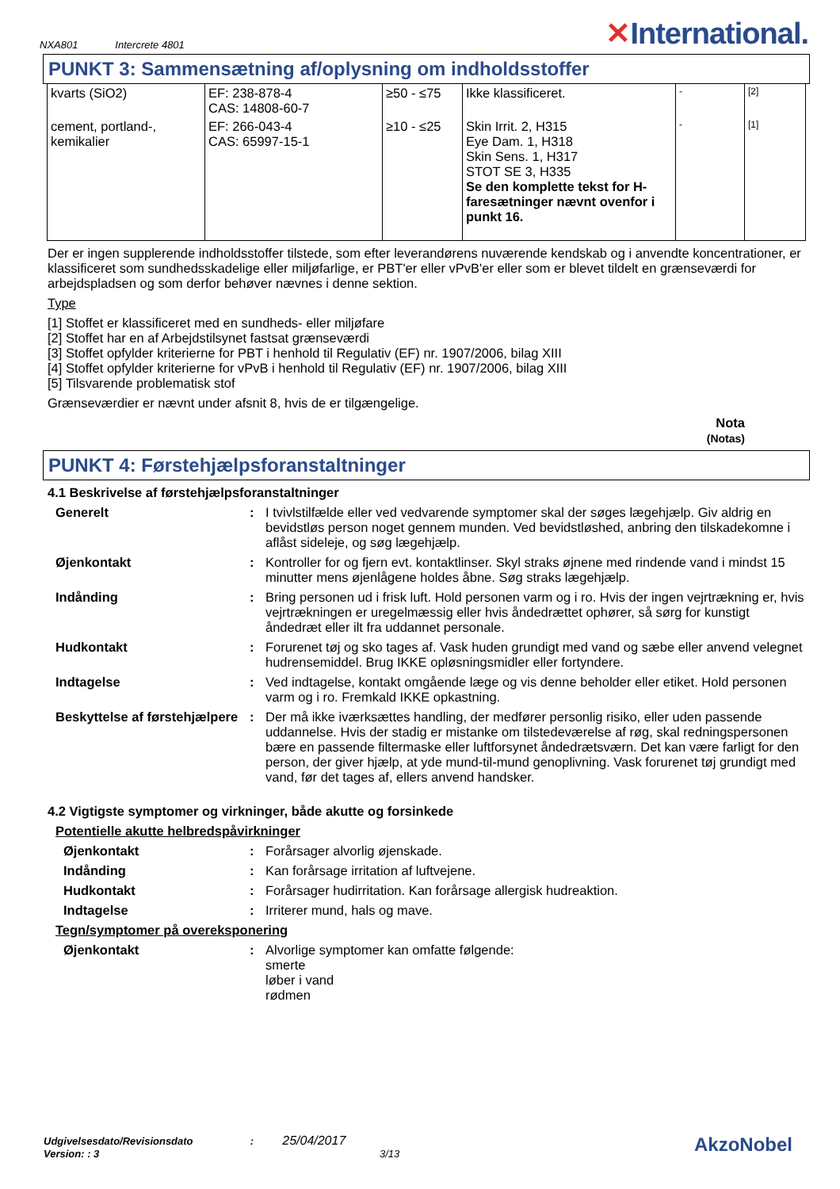NXA801 Intercrete 4801
✕International.
PUNKT 3: Sammensætning af/oplysning om indholdsstoffer
| kvarts (SiO2) | EF: 238-878-4 CAS: 14808-60-7 | ≥50 - ≤75 | Ikke klassificeret. | - | [2] |
| cement, portland-, kemikalier | EF: 266-043-4 CAS: 65997-15-1 | ≥10 - ≤25 | Skin Irrit. 2, H315 Eye Dam. 1, H318 Skin Sens. 1, H317 STOT SE 3, H335 Se den komplette tekst for H-faresætninger nævnt ovenfor i punkt 16. | - | [1] |
Der er ingen supplerende indholdsstoffer tilstede, som efter leverandørens nuværende kendskab og i anvendte koncentrationer, er klassificeret som sundhedsskadelige eller miljøfarlige, er PBT'er eller vPvB'er eller som er blevet tildelt en grænseværdi for arbejdspladsen og som derfor behøver nævnes i denne sektion.
Type
[1] Stoffet er klassificeret med en sundheds- eller miljøfare
[2] Stoffet har en af Arbejdstilsynet fastsat grænseværdi
[3] Stoffet opfylder kriterierne for PBT i henhold til Regulativ (EF) nr. 1907/2006, bilag XIII
[4] Stoffet opfylder kriterierne for vPvB i henhold til Regulativ (EF) nr. 1907/2006, bilag XIII
[5] Tilsvarende problematisk stof
Grænseværdier er nævnt under afsnit 8, hvis de er tilgængelige.
Nota
(Notas)
PUNKT 4: Førstehjælpsforanstaltninger
4.1 Beskrivelse af førstehjælpsforanstaltninger
Generelt : I tvivlstilfælde eller ved vedvarende symptomer skal der søges lægehjælp. Giv aldrig en bevidstløs person noget gennem munden. Ved bevidstløshed, anbring den tilskadekomne i aflåst sideleje, og søg lægehjælp.
Øjenkontakt : Kontroller for og fjern evt. kontaktlinser. Skyl straks øjnene med rindende vand i mindst 15 minutter mens øjenlågene holdes åbne. Søg straks lægehjælp.
Indånding : Bring personen ud i frisk luft. Hold personen varm og i ro. Hvis der ingen vejrtrækning er, hvis vejrtrækningen er uregelmæssig eller hvis åndedrættet ophører, så sørg for kunstigt åndedræt eller ilt fra uddannet personale.
Hudkontakt : Forurenet tøj og sko tages af. Vask huden grundigt med vand og sæbe eller anvend velegnet hudrensemiddel. Brug IKKE opløsningsmidler eller fortyndere.
Indtagelse : Ved indtagelse, kontakt omgående læge og vis denne beholder eller etiket. Hold personen varm og i ro. Fremkald IKKE opkastning.
Beskyttelse af førstehjælpere
: Der må ikke iværksættes handling, der medfører personlig risiko, eller uden passende uddannelse. Hvis der stadig er mistanke om tilstedeværelse af røg, skal redningspersonen bære en passende filtermaske eller luftforsynet åndedrætsværn. Det kan være farligt for den person, der giver hjælp, at yde mund-til-mund genoplivning. Vask forurenet tøj grundigt med vand, før det tages af, ellers anvend handsker.
4.2 Vigtigste symptomer og virkninger, både akutte og forsinkede
Potentielle akutte helbredspåvirkninger
Øjenkontakt : Forårsager alvorlig øjenskade.
Indånding : Kan forårsage irritation af luftvejene.
Hudkontakt : Forårsager hudirritation. Kan forårsage allergisk hudreaktion.
Indtagelse : Irriterer mund, hals og mave.
Tegn/symptomer på overeksponering
Øjenkontakt : Alvorlige symptomer kan omfatte følgende:
smerte
løber i vand
rødmen
Udgivelsesdato/Revisionsdato : 25/04/2017
Version: : 3 3/13
AkzoNobel